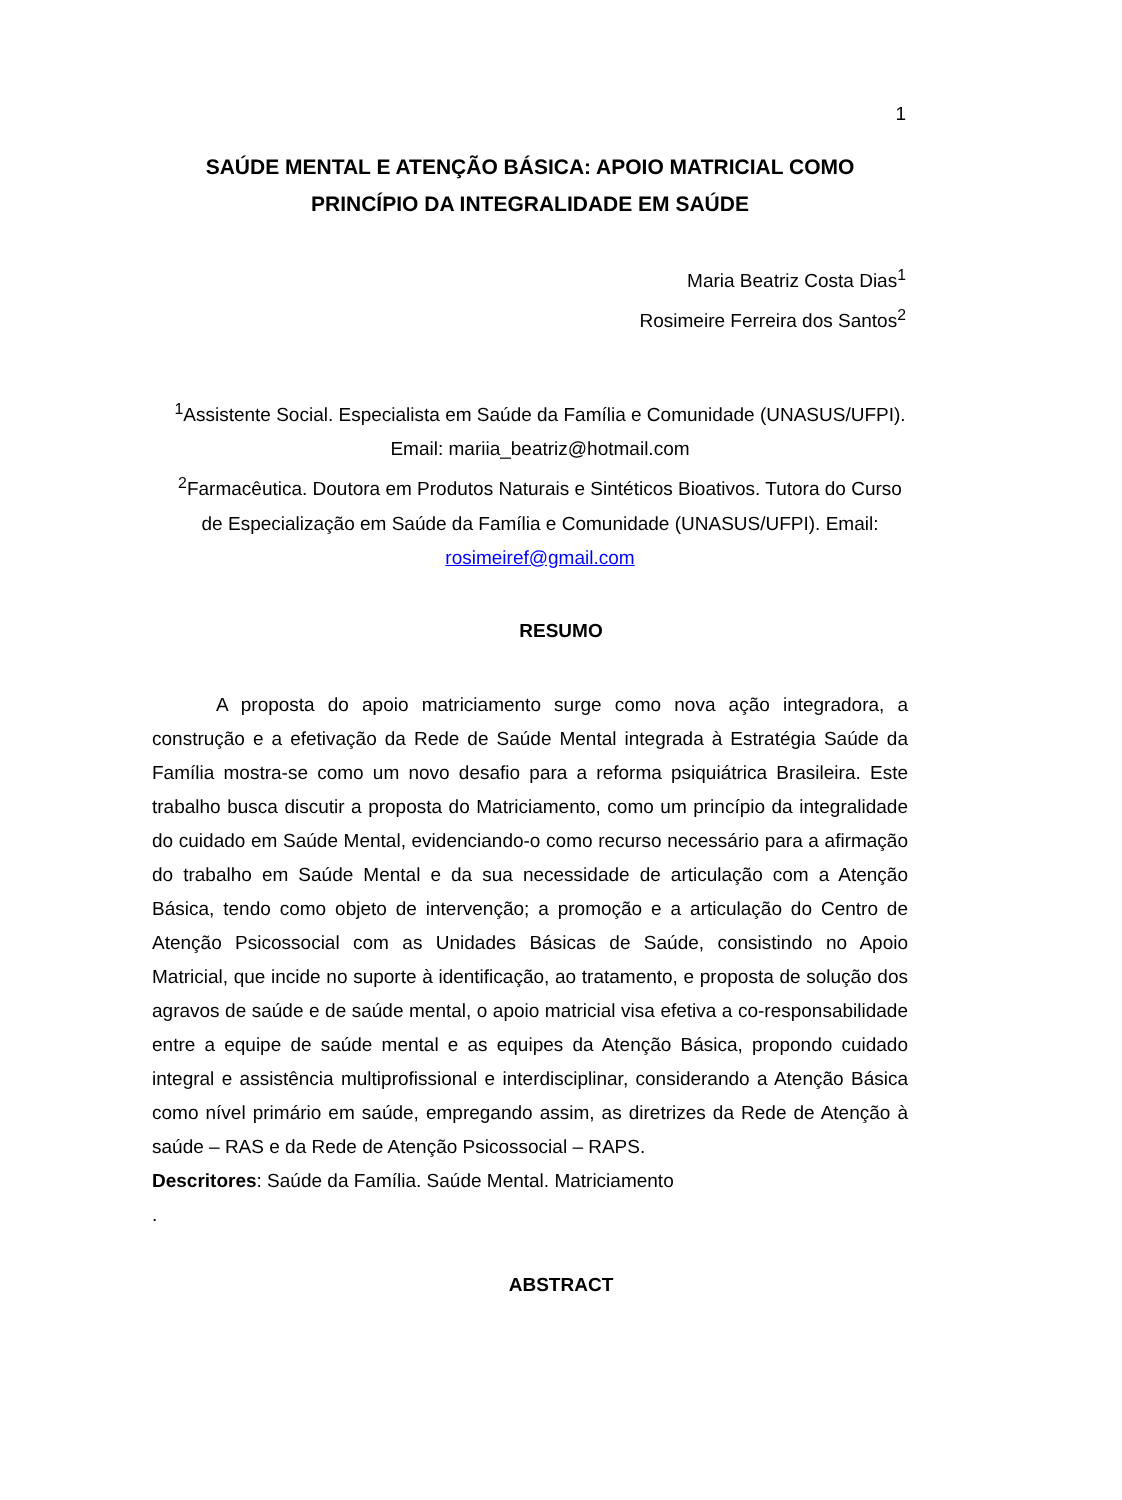1
SAÚDE MENTAL E ATENÇÃO BÁSICA: APOIO MATRICIAL COMO PRINCÍPIO DA INTEGRALIDADE EM SAÚDE
Maria Beatriz Costa Dias<sup>1</sup>
Rosimeire Ferreira dos Santos<sup>2</sup>
<sup>1</sup> Assistente Social. Especialista em Saúde da Família e Comunidade (UNASUS/UFPI). Email: mariia_beatriz@hotmail.com
<sup>2</sup> Farmacêutica. Doutora em Produtos Naturais e Sintéticos Bioativos. Tutora do Curso de Especialização em Saúde da Família e Comunidade (UNASUS/UFPI). Email: rosimeiref@gmail.com
RESUMO
A proposta do apoio matriciamento surge como nova ação integradora, a construção e a efetivação da Rede de Saúde Mental integrada à Estratégia Saúde da Família mostra-se como um novo desafio para a reforma psiquiátrica Brasileira. Este trabalho busca discutir a proposta do Matriciamento, como um princípio da integralidade do cuidado em Saúde Mental, evidenciando-o como recurso necessário para a afirmação do trabalho em Saúde Mental e da sua necessidade de articulação com a Atenção Básica, tendo como objeto de intervenção; a promoção e a articulação do Centro de Atenção Psicossocial com as Unidades Básicas de Saúde, consistindo no Apoio Matricial, que incide no suporte à identificação, ao tratamento, e proposta de solução dos agravos de saúde e de saúde mental, o apoio matricial visa efetiva a co-responsabilidade entre a equipe de saúde mental e as equipes da Atenção Básica, propondo cuidado integral e assistência multiprofissional e interdisciplinar, considerando a Atenção Básica como nível primário em saúde, empregando assim, as diretrizes da Rede de Atenção à saúde – RAS e da Rede de Atenção Psicossocial – RAPS.
Descritores: Saúde da Família. Saúde Mental. Matriciamento
.
ABSTRACT